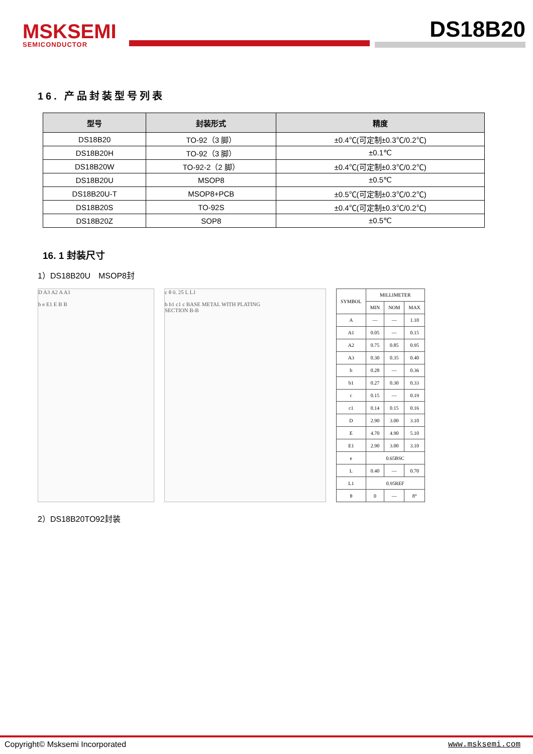MSKSEMI
SEMICONDUCTOR
DS18B20
16. 产品封装型号列表
| 型号 | 封装形式 | 精度 |
| --- | --- | --- |
| DS18B20 | TO-92（3 脚） | ±0.4℃(可定制±0.3℃/0.2℃) |
| DS18B20H | TO-92（3 脚） | ±0.1℃ |
| DS18B20W | TO-92-2（2 脚） | ±0.4℃(可定制±0.3℃/0.2℃) |
| DS18B20U | MSOP8 | ±0.5℃ |
| DS18B20U-T | MSOP8+PCB | ±0.5℃(可定制±0.3℃/0.2℃) |
| DS18B20S | TO-92S | ±0.4℃(可定制±0.3℃/0.2℃) |
| DS18B20Z | SOP8 | ±0.5℃ |
16. 1 封装尺寸
1）DS18B20U　MSOP8封
D A3 A2 A A1
b e E1 E B B
c θ 0. 25 L L1
b b1 c1 c BASE METAL WITH PLATING
SECTION B-B
| SYMBOL | MILLIMETER | | |
| --- | --- | --- | --- |
| | MIN | NOM | MAX |
| A | — | — | 1.10 |
| A1 | 0.05 | — | 0.15 |
| A2 | 0.75 | 0.85 | 0.95 |
| A3 | 0.30 | 0.35 | 0.40 |
| b | 0.28 | — | 0.36 |
| b1 | 0.27 | 0.30 | 0.33 |
| c | 0.15 | — | 0.19 |
| c1 | 0.14 | 0.15 | 0.16 |
| D | 2.90 | 3.00 | 3.10 |
| E | 4.70 | 4.90 | 5.10 |
| E1 | 2.90 | 3.00 | 3.10 |
| e | 0.65BSC | | |
| L | 0.40 | — | 0.70 |
| L1 | 0.95REF | | |
| θ | 0 | — | 8° |
2）DS18B20TO92封装
Copyright© Msksemi Incorporated www.msksemi.com